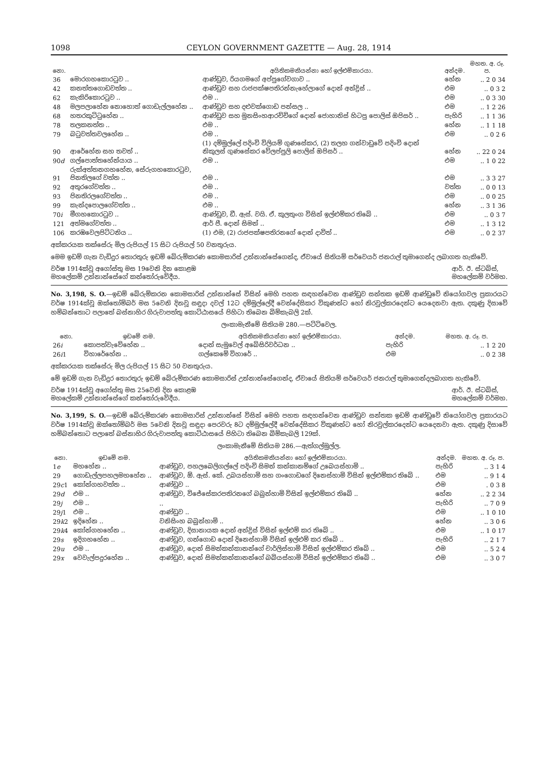1098 CEYLON GOVERNMENT GAZETTE — Aug. 28, 1914
| නො. | | අයිතිකමකියන්නා හෝ ඉල්ළුම්කාරයා. | අන්දම. | මහත. අ. රූ. ප. |
| --- | --- | --- | --- | --- |
| 36 | මොරගහකොරටුව .. | ආණ්ඩුව, රියගමගේ අප්පුගේවගාව .. | හේන | .. 2 0 34 |
| 42 | කනත්තගොඩවත්ත .. | ආණ්ඩුව සහ රාජපක්ෂපතිරන්නැහේලාගේ දොන් අන්ද්‍රිස් .. | එම | .. 0 3 2 |
| 62 | කැකිරිකොරටුව .. | එම .. | එම | .. 0 3 30 |
| 48 | මලපලාහේන නොහොත් ගොඩැල්ලහේන .. | ආණ්ඩුව සහ දළුවක්ගොඩ පන්සල .. | එම | .. 1 2 26 |
| 68 | හතරකුට්ටුහේන .. | ආණ්ඩුව සහ මුනසිංහආරච්චිගේ දොන් ජොහානිස් හිටපු පොලිස් ඔපිසර් .. | පැහිරි | .. 1 1 36 |
| 78 | තලකනත්ත .. | එම .. | හේන | .. 1 1 18 |
| 79 | බටුවත්තවලහේන .. | එම .. | එම | .. 0 2 6 |
| 90 | ආරේහේන සහ තවත් .. | (1) දම්මුල්ලේ පදිංචි විලියම් ගුණසේකර, (2) තලහ ගන්වාඩුවේ පදිංචි දොන් නිකුලස් ගුණසේකර වේලප්පුලි පොලිස් ඔපිසර් .. | හේන | .. 22 0 24 |
| 90 d | ගල්පොත්තහේන්යාය .. | එම .. | එම | .. 1 0 22 |
| 91 | රුක්අත්තනගහහේන, සේරුගහකොරටුව, පිනතිලගේ වත්ත .. | එම .. | එම | .. 3 3 27 |
| 92 | අතුරගේවත්ත .. | එම .. | වත්ත | .. 0 0 13 |
| 93 | පිනතිරලගේවත්ත .. | එම .. | එම | .. 0 0 25 |
| 99 | කැන්දපොලගේවත්ත .. | එම .. | හේන | .. 3 1 36 |
| 70 i | මීගහකොරටුව .. | ආණ්ඩුව, ඩී. ඇස්. වයි. ඒ. කුලතුංග විසින් ඉල්ළුම්කර තිබේ .. | එම | .. 0 3 7 |
| 121 | අත්මගේවත්ත .. | ආර් පී. දොන් සිමන් .. | එම | .. 1 3 12 |
| 106 | කරඹවෙලපිට්ටනිය .. | (1) එම, (2) රාජපක්ෂපතිරනගේ දොන් දාවිත් .. | එම | .. 0 2 37 |
අක්කරයක තක්සේරු මිල රුපියල් 15 සිට රුපියල් 50 වනතුරුය.
මෙම ඉඩම් ගැන වැඩිදුර තොරතුරු ඉඩම් බේරුම්කරණ කොමසාරිස් උන්නාන්සේගෙන්ද, ඒවායේ සිතියම් සර්වෙයර් ජනරාල් තුමාගෙන්ද ලබාගත හැකිවේ.
වර්ෂ 1914ක්වූ අගෝස්තු මස 19වෙනි දින කොළඹ
මහලේකම් උන්නාන්සේගේ කන්තෝරුවේදීය. ආර්. ඊ. ස්ටබ්ස්,
මහලේකම් වර්මහ.
No. 3,198, S. O.—ඉඩම් බේරුම්කරන කොමසාරිස් උන්නාන්සේ විසින් මෙහි පහත සඳහන්වෙන ආණ්ඩුව සන්තක ඉඩම් ආණ්ඩුවේ නියෝගවල ප්‍රකාරයට වර්ෂ 1914ක්වූ ඔක්තෝම්බර් මස 5වෙනි දිනවූ සඳුදා දවල් 12ට දම්මුල්ලේදී වෙන්දේසිකර විකුණන්ට හෝ නිරවුල්කරදෙන්ට යෙදෙනවා ඇත. දකුණු දිසාවේ හම්බන්තොට පලාතේ බස්නාහිර ගිරුවාපත්තු කොට්ඨාසයේ පිහිටා තිබෙන බිම්කැබලි 2ක්.
ලංකාමැනීමේ සිතියම 280.—පට්ටිවෙල.
| නො. | ඉඩමේ නම. | අයිතිකමකියන්නා හෝ ඉල්ළුම්කාරයා. | අන්දම. | මහත. අ. රූ. ප. |
| --- | --- | --- | --- | --- |
| 26 i | කොපත්වැවේහේන .. | දොන් සැමුවෙල් අබේසිරිවර්ධන .. | පැහිරි | .. 1 2 20 |
| 26 i 1 | විහාරේහේන .. | ගල්කෙමේ විහාරේ .. | එම | .. 0 2 38 |
අක්කරයක තක්සේරු මිල රුපියල් 15 සිට 50 වනතුරුය.
මේ ඉඩම් ගැන වැඩිදුර තොරතුරු ඉඩම් බේරුම්කරණ කොමසාරිස් උන්නාන්සේගෙන්ද, ඒවායේ සිතියම් සර්වෙයර් ජනරාල් තුමාගෙන්දලබාගත හැකිවේ.
වර්ෂ 1914ක්වූ අගෝස්තු මස 25වෙනි දින කොළඹ
මහලේකම් උන්නාන්සේගේ කන්තෝරුවේදීය. ආර්. ඊ. ස්ටබ්ස්,
මහලේකම් වර්මහ.
No. 3,199, S. O.—ඉඩම් බේරුම්කරණ කොමසාරිස් උන්නාන්සේ විසින් මෙහි පහත සඳහන්වෙන ආණ්ඩුව සන්තක ඉඩම් ආණ්ඩුවේ නියෝගවල ප්‍රකාරයට වර්ෂ 1914ක්වූ ඔක්තෝම්බර් මස 5වෙනි දිනවූ සඳුදා පෙරවරු 8ට දම්මුල්ලේදී වෙන්දේසිකර විකුණන්ට හෝ නිරවුල්කරදෙන්ට යෙදෙනවා ඇත. දකුණු දිසාවේ හම්බන්තොට පලාතේ බස්නාහිර ගිරුවාපත්තු කොට්ඨාසයේ පිහිටා තිබෙන බිම්කැබලි 129ක්.
ලංකාමැනීමේ සිතියම 286.—ඇත්ගල්මුල්ල.
| නො. | ඉඩමේ නම. | අයිතිකමකියන්නා හෝ ඉල්ළුම්කාරයා. | අන්දම. | මහත. අ. රූ. ප. |
| --- | --- | --- | --- | --- |
| 1 e | මහහේන .. | ආණ්ඩුව, පහලබෙලිගල්ලේ පදිංචි සිමන් කන්කානම්ගේ උබෙයස්හාමි .. | පැහිරි | .. 3 1 4 |
| 29 | ගොඩැල්ලපහලමහහේන .. | ආණ්ඩුව, ඕ. ඇස්. කේ. උබයස්හාමි සහ ගංගොඩගේ දිනෙස්හාමි විසින් ඉල්ළුම්කර තිබේ .. | එම | .. 9 1 4 |
| 29 c 1 | කෝන්ගහවත්ත .. | ආණ්ඩුව .. | එම | . 0 3 8 |
| 29 d | එම .. | ආණ්ඩුව, විජේසේකරපතිරනගේ බබුන්හාමි විසින් ඉල්ළුම්කර තිබේ .. | හේන | .. 2 2 34 |
| 29 j | එම .. | .. | පැහිරි | .. 7 0 9 |
| 29 j 1 | එම .. | ආණ්ඩුව .. | එම | .. 1 0 10 |
| 29 k 2 | ඉදිහේන .. | වනිසිංහ බබුන්හාමි .. | හේන | .. 3 0 6 |
| 29 k 4 | කෝන්ගහහේන .. | ආණ්ඩුව, දිසානායක දොන් අන්ද්‍රිස් විසින් ඉල්ළුම් කර තිබේ .. | එම | .. 1 0 17 |
| 29 s | ඉදිගහහේන .. | ආණ්ඩුව, ගන්ගොඩ දොන් දිනෙස්හාමි විසින් ඉල්ළුම් කර තිබේ .. | පැහිරි | .. 2 1 7 |
| 29 u | එම .. | ආණ්ඩුව, දොන් සිමන්කන්කානන්ගේ චාර්ලිස්හාමි විසින් ඉල්ළුම්කර තිබේ .. | එම | .. 5 2 4 |
| 29 x | වෙවැල්පදුරහේන .. | ආණ්ඩුව, දොන් සිමන්කන්කානන්ගේ බබියස්හාමි විසින් ඉල්ළුම්කර තිබේ .. | එම | .. 3 0 7 |